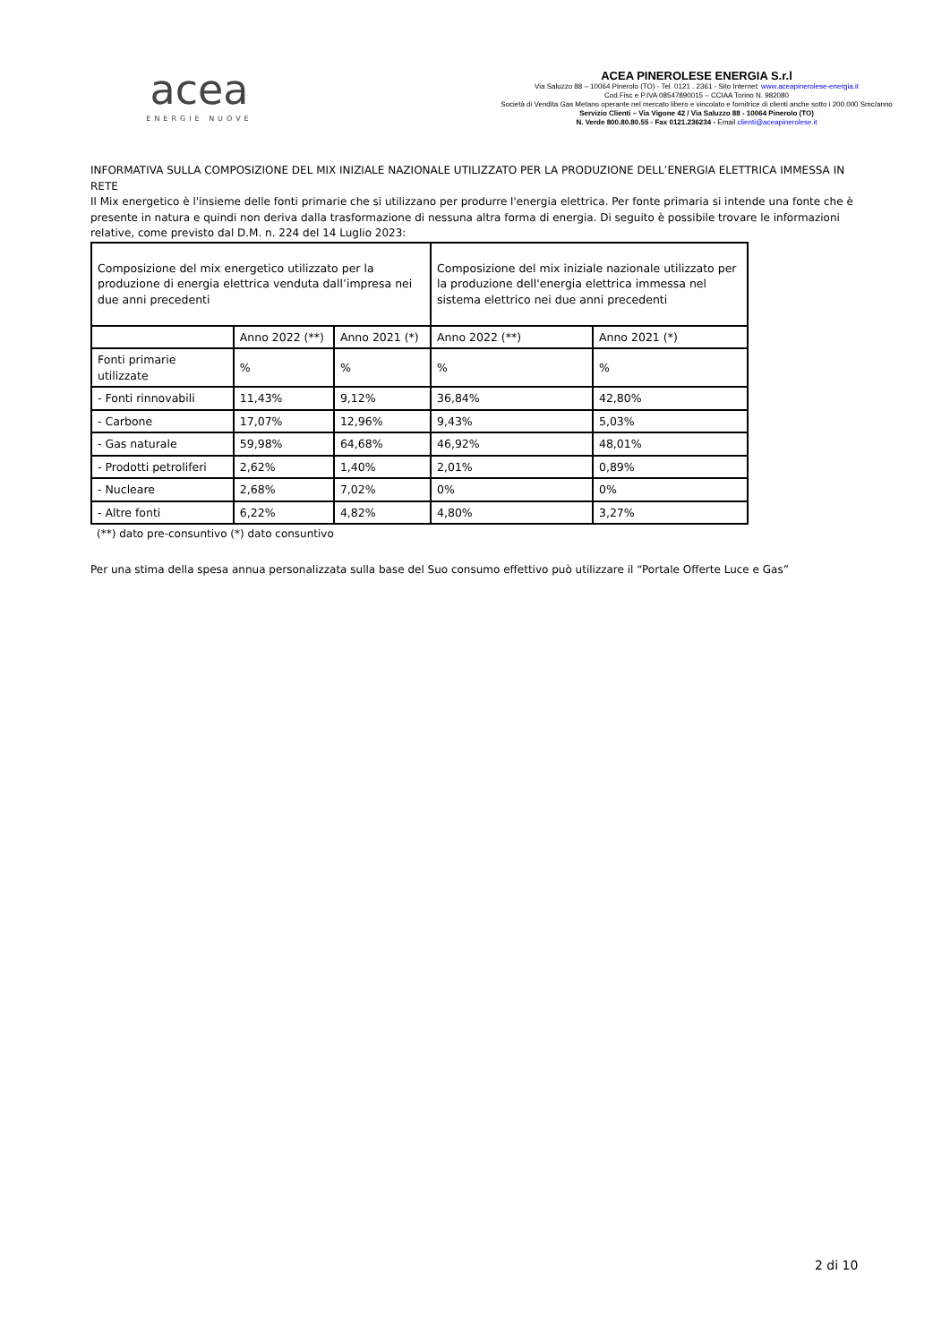acea
ENERGIE NUOVE
ACEA PINEROLESE ENERGIA S.r.l
Via Saluzzo 88 – 10064 Pinerolo (TO) - Tel. 0121 . 2361 - Sito Internet: www.aceapinerolese-energia.it
Cod.Fisc e P.IVA 08547890015 – CCIAA Torino N. 982080
Società di Vendita Gas Metano operante nel mercato libero e vincolato e fornitrice di clienti anche sotto i 200.000 Smc/anno
Servizio Clienti – Via Vigone 42 / Via Saluzzo 88 - 10064 Pinerolo (TO)
N. Verde 800.80.80.55 - Fax 0121.236234 - Email clienti@aceapinerolese.it
INFORMATIVA SULLA COMPOSIZIONE DEL MIX INIZIALE NAZIONALE UTILIZZATO PER LA PRODUZIONE DELL’ENERGIA ELETTRICA IMMESSA IN RETE
Il Mix energetico è l'insieme delle fonti primarie che si utilizzano per produrre l'energia elettrica. Per fonte primaria si intende una fonte che è presente in natura e quindi non deriva dalla trasformazione di nessuna altra forma di energia. Di seguito è possibile trovare le informazioni relative, come previsto dal D.M. n. 224 del 14 Luglio 2023:
| Composizione del mix energetico utilizzato per la produzione di energia elettrica venduta dall’impresa nei due anni precedenti | | | Composizione del mix iniziale nazionale utilizzato per la produzione dell'energia elettrica immessa nel sistema elettrico nei due anni precedenti | |
| | Anno 2022 (**) | Anno 2021 (*) | Anno 2022 (**) | Anno 2021 (*) |
| Fonti primarie utilizzate | % | % | % | % |
| - Fonti rinnovabili | 11,43% | 9,12% | 36,84% | 42,80% |
| - Carbone | 17,07% | 12,96% | 9,43% | 5,03% |
| - Gas naturale | 59,98% | 64,68% | 46,92% | 48,01% |
| - Prodotti petroliferi | 2,62% | 1,40% | 2,01% | 0,89% |
| - Nucleare | 2,68% | 7,02% | 0% | 0% |
| - Altre fonti | 6,22% | 4,82% | 4,80% | 3,27% |
(**) dato pre-consuntivo (*) dato consuntivo
Per una stima della spesa annua personalizzata sulla base del Suo consumo effettivo può utilizzare il “Portale Offerte Luce e Gas”
2 di 10